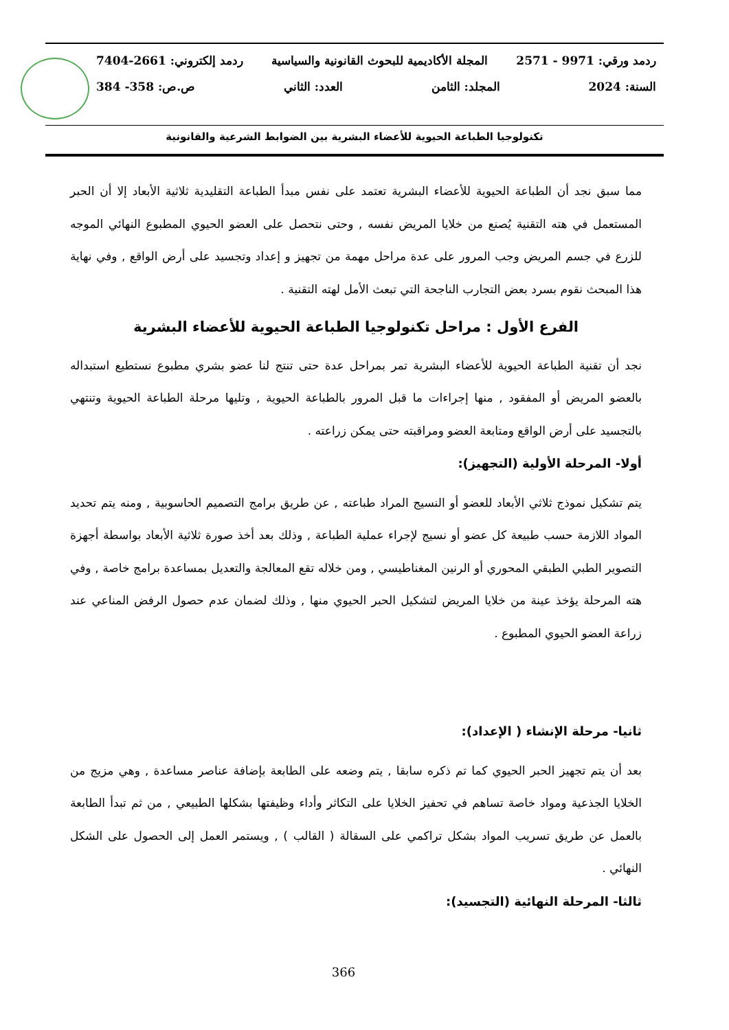ردمد ورقي: 9971 - 2571 المجلة الأكاديمية للبحوث القانونية والسياسية ردمد إلكتروني: 2661-7404
السنة: 2024 المجلد: الثامن العدد: الثاني ص.ص: 358- 384
تكنولوجيا الطباعة الحيوية للأعضاء البشرية بين الضوابط الشرعية والقانونية
مما سبق نجد أن الطباعة الحيوية للأعضاء البشرية تعتمد على نفس مبدأ الطباعة التقليدية ثلاثية الأبعاد إلا أن الحبر المستعمل في هته التقنية يُصنع من خلايا المريض نفسه , وحتى نتحصل على العضو الحيوي المطبوع النهائي الموجه للزرع في جسم المريض وجب المرور على عدة مراحل مهمة من تجهيز و إعداد وتجسيد على أرض الواقع , وفي نهاية هذا المبحث نقوم بسرد بعض التجارب الناجحة التي تبعث الأمل لهته التقنية .
الفرع الأول : مراحل تكنولوجيا الطباعة الحيوية للأعضاء البشرية
نجد أن تقنية الطباعة الحيوية للأعضاء البشرية تمر بمراحل عدة حتى تنتج لنا عضو بشري مطبوع نستطيع استبداله بالعضو المريض أو المفقود , منها إجراءات ما قبل المرور بالطباعة الحيوية , وتليها مرحلة الطباعة الحيوية وتنتهي بالتجسيد على أرض الواقع ومتابعة العضو ومراقبته حتى يمكن زراعته .
أولا- المرحلة الأولية (التجهيز):
يتم تشكيل نموذج ثلاثي الأبعاد للعضو أو النسيج المراد طباعته , عن طريق برامج التصميم الحاسوبية , ومنه يتم تحديد المواد اللازمة حسب طبيعة كل عضو أو نسيج لإجراء عملية الطباعة , وذلك بعد أخذ صورة ثلاثية الأبعاد بواسطة أجهزة التصوير الطبي الطبقي المحوري أو الرنين المغناطيسي , ومن خلاله تقع المعالجة والتعديل بمساعدة برامج خاصة , وفي هته المرحلة يؤخذ عينة من خلايا المريض لتشكيل الحبر الحيوي منها , وذلك لضمان عدم حصول الرفض المناعي عند زراعة العضو الحيوي المطبوع .
ثانيا- مرحلة الإنشاء ( الإعداد):
بعد أن يتم تجهيز الحبر الحيوي كما تم ذكره سابقا , يتم وضعه على الطابعة بإضافة عناصر مساعدة , وهي مزيج من الخلايا الجذعية ومواد خاصة تساهم في تحفيز الخلايا على التكاثر وأداء وظيفتها بشكلها الطبيعي , من ثم تبدأ الطابعة بالعمل عن طريق تسريب المواد بشكل تراكمي على السقالة ( القالب ) , ويستمر العمل إلى الحصول على الشكل النهائي .
ثالثا- المرحلة النهائية (التجسيد):
366